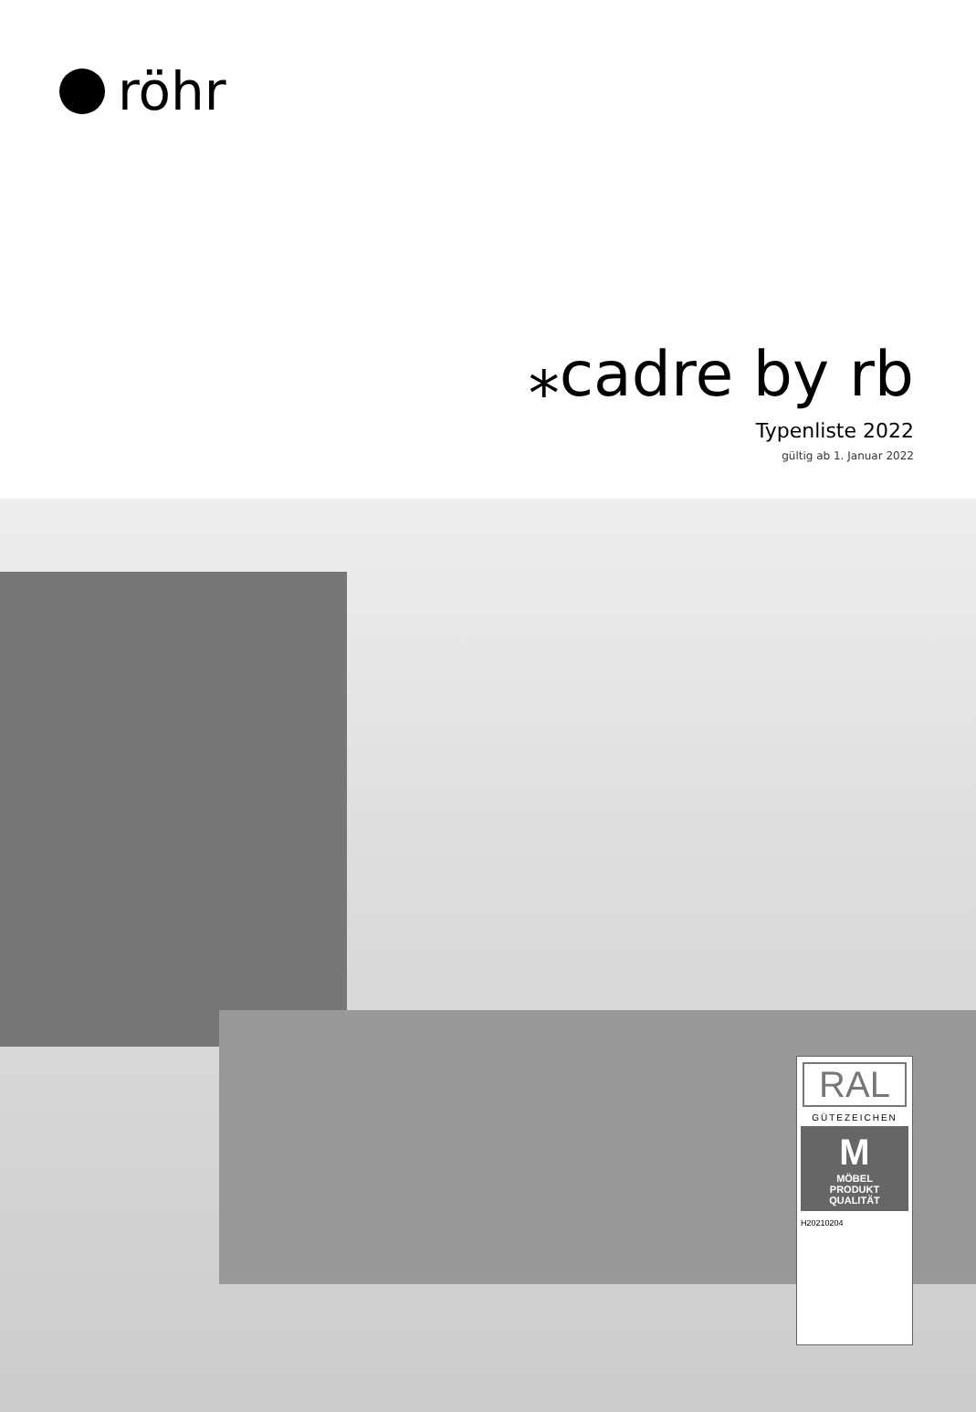röhr
⁎cadre by rb
Typenliste 2022
gültig ab 1. Januar 2022
RAL
GÜTEZEICHEN
M
MÖBEL
PRODUKT
QUALITÄT
H20210204